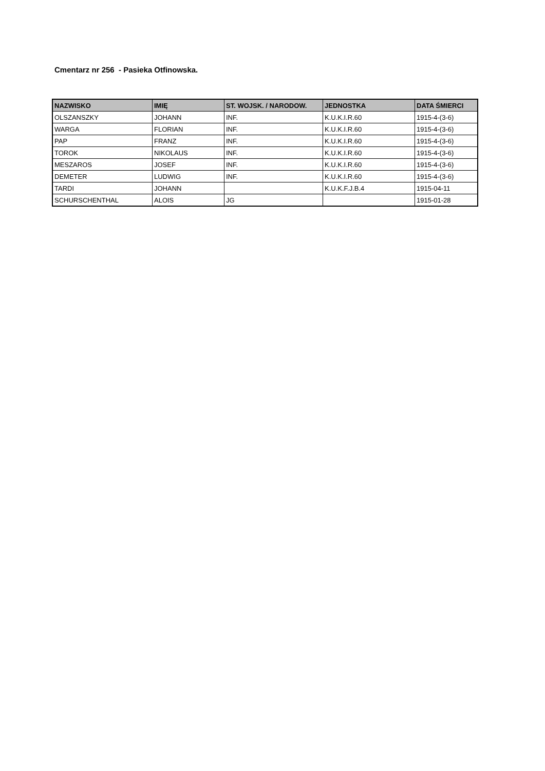Cmentarz nr 256 - Pasieka Otfinowska.
| NAZWISKO | IMIĘ | ST. WOJSK. / NARODOW. | JEDNOSTKA | DATA ŚMIERCI |
| --- | --- | --- | --- | --- |
| OLSZANSZKY | JOHANN | INF. | K.U.K.I.R.60 | 1915-4-(3-6) |
| WARGA | FLORIAN | INF. | K.U.K.I.R.60 | 1915-4-(3-6) |
| PAP | FRANZ | INF. | K.U.K.I.R.60 | 1915-4-(3-6) |
| TOROK | NIKOLAUS | INF. | K.U.K.I.R.60 | 1915-4-(3-6) |
| MESZAROS | JOSEF | INF. | K.U.K.I.R.60 | 1915-4-(3-6) |
| DEMETER | LUDWIG | INF. | K.U.K.I.R.60 | 1915-4-(3-6) |
| TARDI | JOHANN | | K.U.K.F.J.B.4 | 1915-04-11 |
| SCHURSCHENTHAL | ALOIS | JG | | 1915-01-28 |